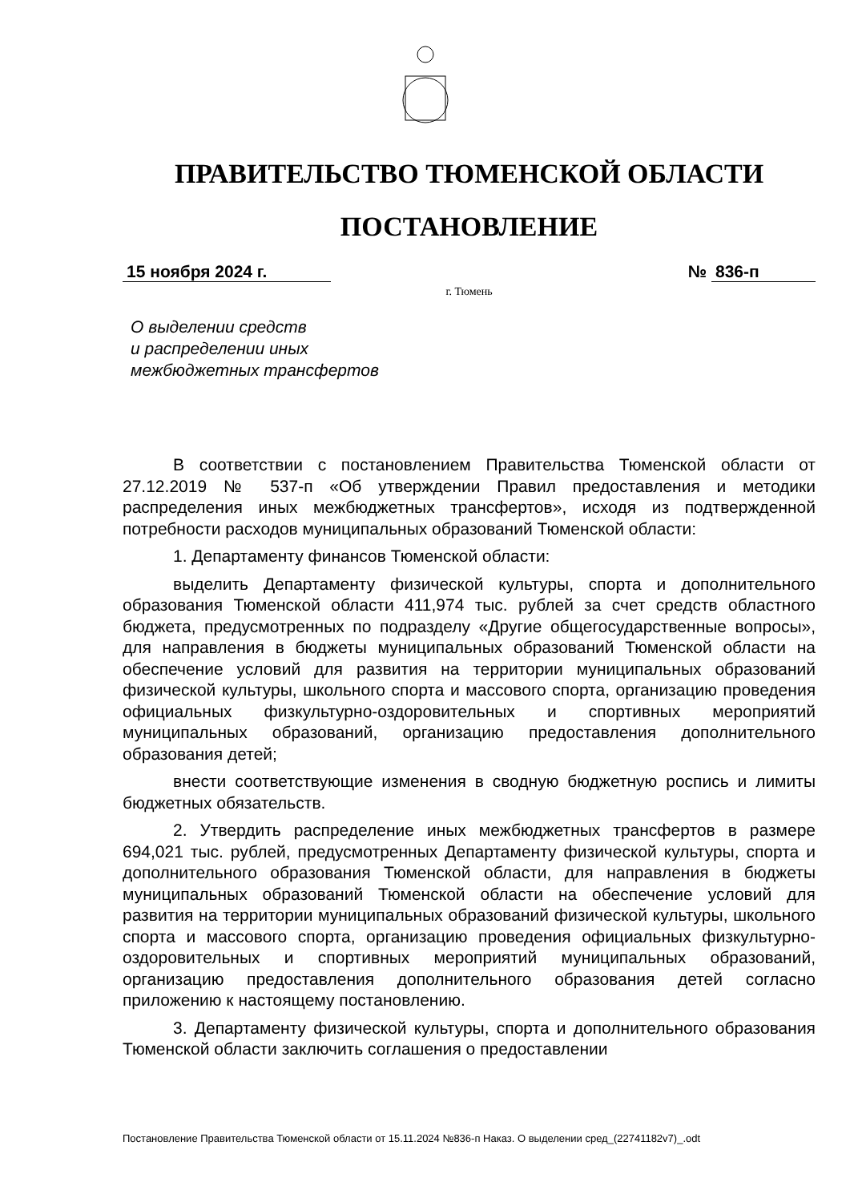ПРАВИТЕЛЬСТВО ТЮМЕНСКОЙ ОБЛАСТИ
ПОСТАНОВЛЕНИЕ
15 ноября 2024 г. № 836-п
г. Тюмень
О выделении средств
и распределении иных
межбюджетных трансфертов
В соответствии с постановлением Правительства Тюменской области от 27.12.2019 № 537-п «Об утверждении Правил предоставления и методики распределения иных межбюджетных трансфертов», исходя из подтвержденной потребности расходов муниципальных образований Тюменской области:
1. Департаменту финансов Тюменской области:
выделить Департаменту физической культуры, спорта и дополнительного образования Тюменской области 411,974 тыс. рублей за счет средств областного бюджета, предусмотренных по подразделу «Другие общегосударственные вопросы», для направления в бюджеты муниципальных образований Тюменской области на обеспечение условий для развития на территории муниципальных образований физической культуры, школьного спорта и массового спорта, организацию проведения официальных физкультурно-оздоровительных и спортивных мероприятий муниципальных образований, организацию предоставления дополнительного образования детей;
внести соответствующие изменения в сводную бюджетную роспись и лимиты бюджетных обязательств.
2. Утвердить распределение иных межбюджетных трансфертов в размере 694,021 тыс. рублей, предусмотренных Департаменту физической культуры, спорта и дополнительного образования Тюменской области, для направления в бюджеты муниципальных образований Тюменской области на обеспечение условий для развития на территории муниципальных образований физической культуры, школьного спорта и массового спорта, организацию проведения официальных физкультурно-оздоровительных и спортивных мероприятий муниципальных образований, организацию предоставления дополнительного образования детей согласно приложению к настоящему постановлению.
3. Департаменту физической культуры, спорта и дополнительного образования Тюменской области заключить соглашения о предоставлении
Постановление Правительства Тюменской области от 15.11.2024 №836-п Наказ. О выделении сред_(22741182v7)_.odt